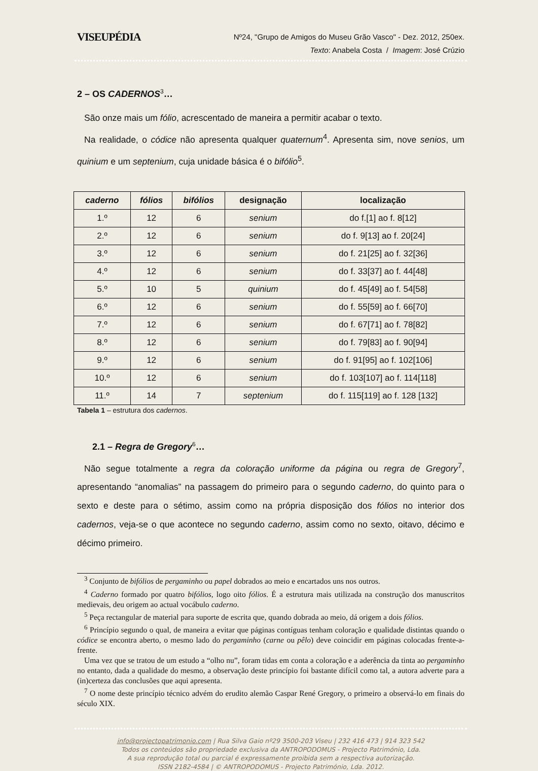VISEUPÉDIA
Nº24, "Grupo de Amigos do Museu Grão Vasco" - Dez. 2012, 250ex.
Texto: Anabela Costa / Imagem: José Crúzio
2 – OS CADERNOS<sup>3</sup>…
São onze mais um fólio, acrescentado de maneira a permitir acabar o texto.
Na realidade, o códice não apresenta qualquer quaternum<sup>4</sup>. Apresenta sim, nove senios, um quinium e um septenium, cuja unidade básica é o bifólio<sup>5</sup>.
| caderno | fólios | bifólios | designação | localização |
| --- | --- | --- | --- | --- |
| 1.º | 12 | 6 | senium | do f.[1] ao f. 8[12] |
| 2.º | 12 | 6 | senium | do f. 9[13] ao f. 20[24] |
| 3.º | 12 | 6 | senium | do f. 21[25] ao f. 32[36] |
| 4.º | 12 | 6 | senium | do f. 33[37] ao f. 44[48] |
| 5.º | 10 | 5 | quinium | do f. 45[49] ao f. 54[58] |
| 6.º | 12 | 6 | senium | do f. 55[59] ao f. 66[70] |
| 7.º | 12 | 6 | senium | do f. 67[71] ao f. 78[82] |
| 8.º | 12 | 6 | senium | do f. 79[83] ao f. 90[94] |
| 9.º | 12 | 6 | senium | do f. 91[95] ao f. 102[106] |
| 10.º | 12 | 6 | senium | do f. 103[107] ao f. 114[118] |
| 11.º | 14 | 7 | septenium | do f. 115[119] ao f. 128 [132] |
Tabela 1 – estrutura dos cadernos.
2.1 – Regra de Gregory<sup>6</sup>…
Não segue totalmente a regra da coloração uniforme da página ou regra de Gregory<sup>7</sup>, apresentando “anomalias” na passagem do primeiro para o segundo caderno, do quinto para o sexto e deste para o sétimo, assim como na própria disposição dos fólios no interior dos cadernos, veja-se o que acontece no segundo caderno, assim como no sexto, oitavo, décimo e décimo primeiro.
<sup>3</sup> Conjunto de bifólios de pergaminho ou papel dobrados ao meio e encartados uns nos outros.
<sup>4</sup> Caderno formado por quatro bifólios, logo oito fólios. É a estrutura mais utilizada na construção dos manuscritos medievais, deu origem ao actual vocábulo caderno.
<sup>5</sup> Peça rectangular de material para suporte de escrita que, quando dobrada ao meio, dá origem a dois fólios.
<sup>6</sup> Princípio segundo o qual, de maneira a evitar que páginas contíguas tenham coloração e qualidade distintas quando o códice se encontra aberto, o mesmo lado do pergaminho (carne ou pêlo) deve coincidir em páginas colocadas frente-a-frente.
Uma vez que se tratou de um estudo a “olho nu”, foram tidas em conta a coloração e a aderência da tinta ao pergaminho no entanto, dada a qualidade do mesmo, a observação deste princípio foi bastante difícil como tal, a autora adverte para a (in)certeza das conclusões que aqui apresenta.
<sup>7</sup> O nome deste princípio técnico advém do erudito alemão Caspar René Gregory, o primeiro a observá-lo em finais do século XIX.
info@projectopatrimonio.com | Rua Silva Gaio nº29 3500-203 Viseu | 232 416 473 | 914 323 542
Todos os conteúdos são propriedade exclusiva da ANTROPODOMUS - Projecto Património, Lda.
A sua reprodução total ou parcial é expressamente proibida sem a respectiva autorização.
ISSN 2182-4584 | © ANTROPODOMUS - Projecto Património, Lda. 2012.